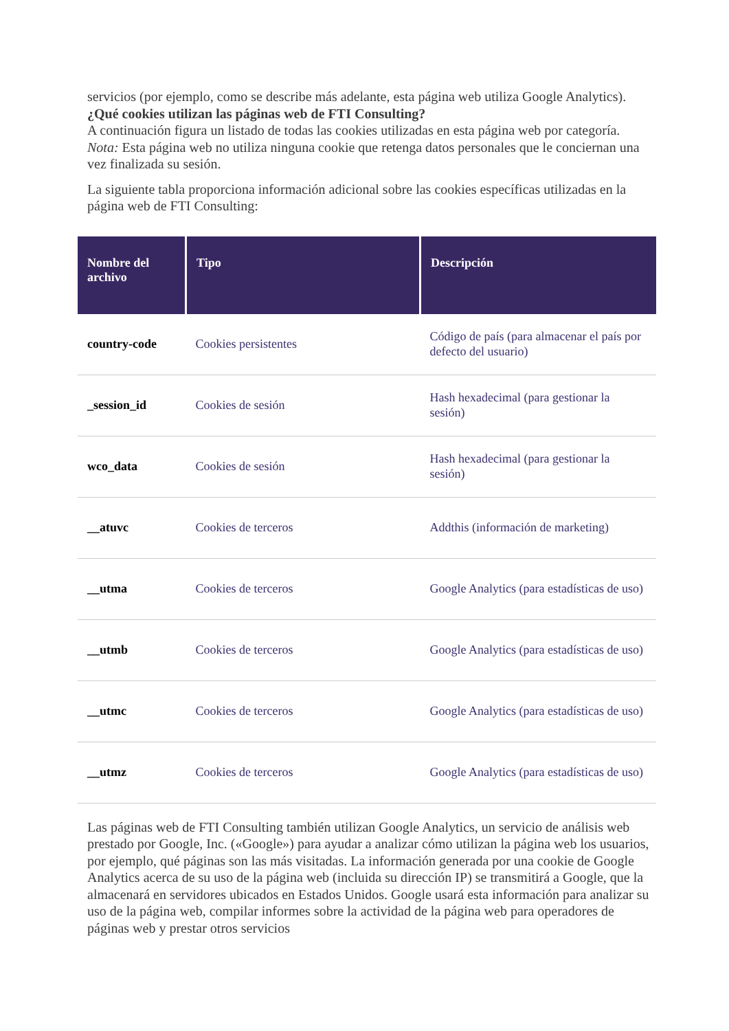servicios (por ejemplo, como se describe más adelante, esta página web utiliza Google Analytics).
¿Qué cookies utilizan las páginas web de FTI Consulting?
A continuación figura un listado de todas las cookies utilizadas en esta página web por categoría.
Nota: Esta página web no utiliza ninguna cookie que retenga datos personales que le conciernan una vez finalizada su sesión.
La siguiente tabla proporciona información adicional sobre las cookies específicas utilizadas en la página web de FTI Consulting:
| Nombre del archivo | Tipo | Descripción |
| --- | --- | --- |
| country-code | Cookies persistentes | Código de país (para almacenar el país por defecto del usuario) |
| _session_id | Cookies de sesión | Hash hexadecimal (para gestionar la sesión) |
| wco_data | Cookies de sesión | Hash hexadecimal (para gestionar la sesión) |
| __atuvc | Cookies de terceros | Addthis (información de marketing) |
| __utma | Cookies de terceros | Google Analytics (para estadísticas de uso) |
| __utmb | Cookies de terceros | Google Analytics (para estadísticas de uso) |
| __utmc | Cookies de terceros | Google Analytics (para estadísticas de uso) |
| __utmz | Cookies de terceros | Google Analytics (para estadísticas de uso) |
Las páginas web de FTI Consulting también utilizan Google Analytics, un servicio de análisis web prestado por Google, Inc. («Google») para ayudar a analizar cómo utilizan la página web los usuarios, por ejemplo, qué páginas son las más visitadas. La información generada por una cookie de Google Analytics acerca de su uso de la página web (incluida su dirección IP) se transmitirá a Google, que la almacenará en servidores ubicados en Estados Unidos. Google usará esta información para analizar su uso de la página web, compilar informes sobre la actividad de la página web para operadores de páginas web y prestar otros servicios